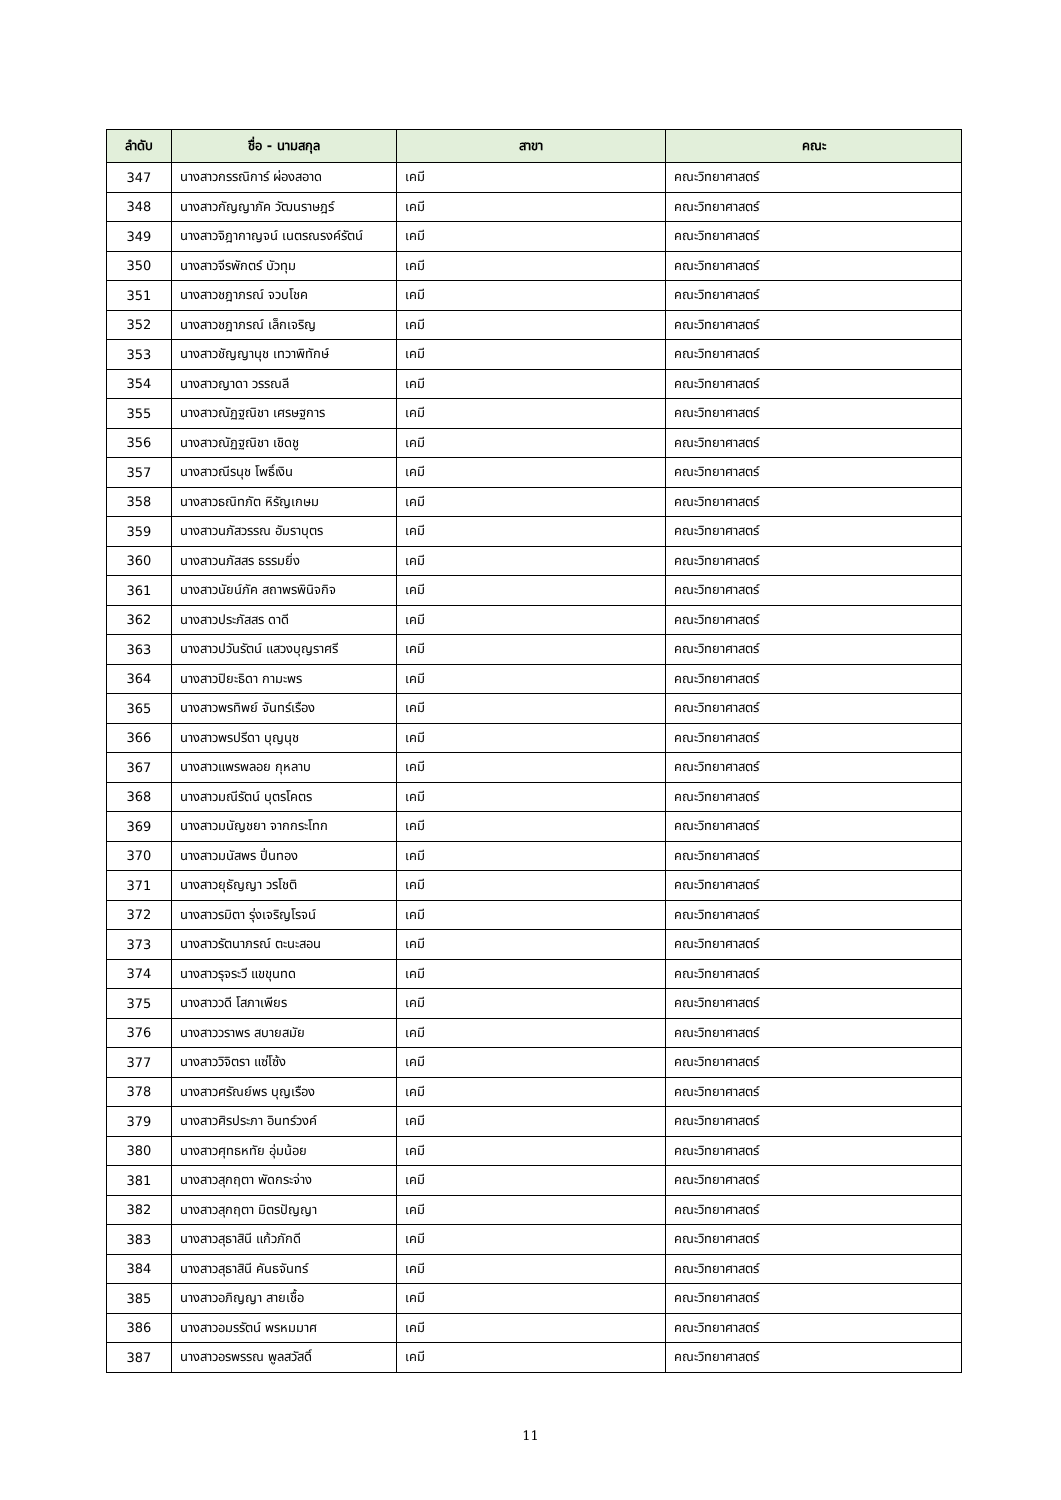| ลำดับ | ชื่อ - นามสกุล | สาขา | คณะ |
| --- | --- | --- | --- |
| 347 | นางสาวกรรณิการ์ ผ่องสอาด | เคมี | คณะวิทยาศาสตร์ |
| 348 | นางสาวกัญญาภัค วัฒนราษฎร์ | เคมี | คณะวิทยาศาสตร์ |
| 349 | นางสาวจิฎากาญจน์ เนตรณรงค์รัตน์ | เคมี | คณะวิทยาศาสตร์ |
| 350 | นางสาวจีรพักตร์ บัวทุม | เคมี | คณะวิทยาศาสตร์ |
| 351 | นางสาวชฎาภรณ์ จวบโชค | เคมี | คณะวิทยาศาสตร์ |
| 352 | นางสาวชฎาภรณ์ เล็กเจริญ | เคมี | คณะวิทยาศาสตร์ |
| 353 | นางสาวชัญญานุช เทวาพิทักษ์ | เคมี | คณะวิทยาศาสตร์ |
| 354 | นางสาวญาดา วรรณลี | เคมี | คณะวิทยาศาสตร์ |
| 355 | นางสาวณัฏฐณิชา เศรษฐการ | เคมี | คณะวิทยาศาสตร์ |
| 356 | นางสาวณัฏฐณิชา เชิดชู | เคมี | คณะวิทยาศาสตร์ |
| 357 | นางสาวณีรนุช โพธิ์เงิน | เคมี | คณะวิทยาศาสตร์ |
| 358 | นางสาวธณิทภัต หิรัญเกษม | เคมี | คณะวิทยาศาสตร์ |
| 359 | นางสาวนภัสวรรณ อัมราบุตร | เคมี | คณะวิทยาศาสตร์ |
| 360 | นางสาวนภัสสร ธรรมยิ่ง | เคมี | คณะวิทยาศาสตร์ |
| 361 | นางสาวนัยน์ภัค สถาพรพินิจกิจ | เคมี | คณะวิทยาศาสตร์ |
| 362 | นางสาวประภัสสร ดาดี | เคมี | คณะวิทยาศาสตร์ |
| 363 | นางสาวปวันรัตน์ แสวงบุญราศรี | เคมี | คณะวิทยาศาสตร์ |
| 364 | นางสาวปิยะธิดา กามะพร | เคมี | คณะวิทยาศาสตร์ |
| 365 | นางสาวพรทิพย์ จันทร์เรือง | เคมี | คณะวิทยาศาสตร์ |
| 366 | นางสาวพรปรีดา บุญนุช | เคมี | คณะวิทยาศาสตร์ |
| 367 | นางสาวแพรพลอย กุหลาบ | เคมี | คณะวิทยาศาสตร์ |
| 368 | นางสาวมณีรัตน์ บุตรโคตร | เคมี | คณะวิทยาศาสตร์ |
| 369 | นางสาวมนัญชยา จากกระโทก | เคมี | คณะวิทยาศาสตร์ |
| 370 | นางสาวมนัสพร ปิ่นทอง | เคมี | คณะวิทยาศาสตร์ |
| 371 | นางสาวยุธัญญา วรโชติ | เคมี | คณะวิทยาศาสตร์ |
| 372 | นางสาวรมิตา รุ่งเจริญโรจน์ | เคมี | คณะวิทยาศาสตร์ |
| 373 | นางสาวรัตนาภรณ์ ตะนะสอน | เคมี | คณะวิทยาศาสตร์ |
| 374 | นางสาวรุจระวี แขขุนทด | เคมี | คณะวิทยาศาสตร์ |
| 375 | นางสาววดี โสภาเพียร | เคมี | คณะวิทยาศาสตร์ |
| 376 | นางสาววราพร สบายสมัย | เคมี | คณะวิทยาศาสตร์ |
| 377 | นางสาววิจิตรา แซ่โซ้ง | เคมี | คณะวิทยาศาสตร์ |
| 378 | นางสาวศรัณย์พร บุญเรือง | เคมี | คณะวิทยาศาสตร์ |
| 379 | นางสาวศิรประภา อินทร์วงค์ | เคมี | คณะวิทยาศาสตร์ |
| 380 | นางสาวศุทธหทัย อุ่มน้อย | เคมี | คณะวิทยาศาสตร์ |
| 381 | นางสาวสุกฤตา พัดกระจ่าง | เคมี | คณะวิทยาศาสตร์ |
| 382 | นางสาวสุกฤตา มิตรปัญญา | เคมี | คณะวิทยาศาสตร์ |
| 383 | นางสาวสุธาสินี แก้วภักดี | เคมี | คณะวิทยาศาสตร์ |
| 384 | นางสาวสุธาสินี คันธจันทร์ | เคมี | คณะวิทยาศาสตร์ |
| 385 | นางสาวอภิญญา สายเชื้อ | เคมี | คณะวิทยาศาสตร์ |
| 386 | นางสาวอมรรัตน์ พรหมมาศ | เคมี | คณะวิทยาศาสตร์ |
| 387 | นางสาวอรพรรณ พูลสวัสดิ์ | เคมี | คณะวิทยาศาสตร์ |
11